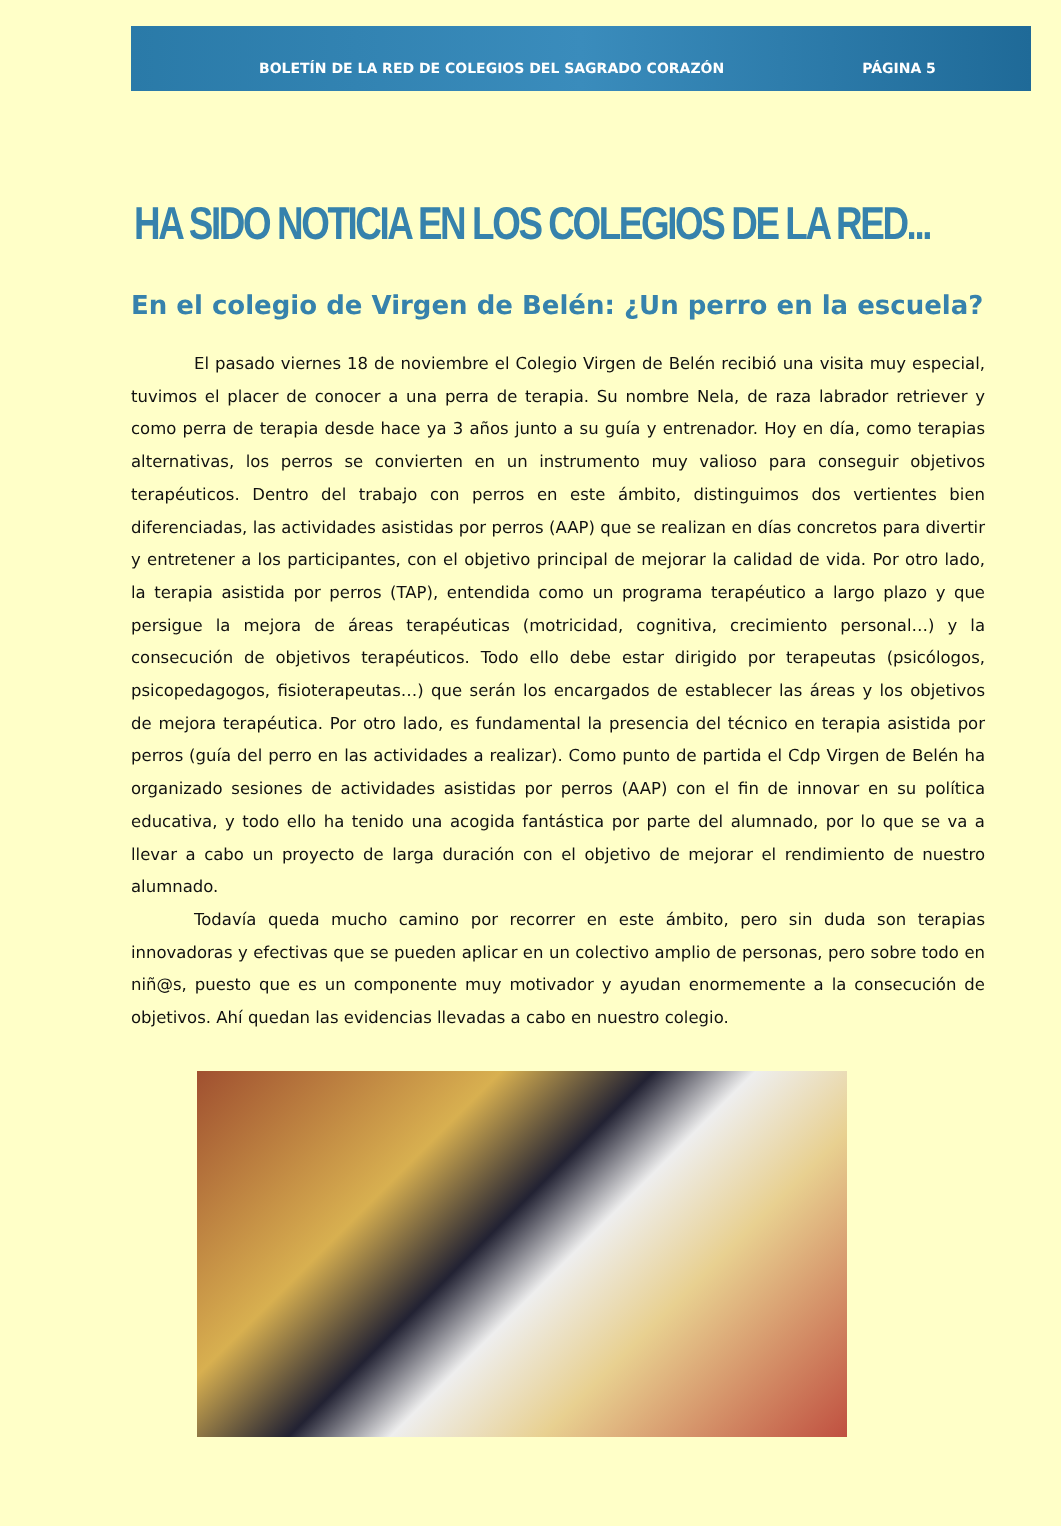BOLETÍN DE LA RED DE COLEGIOS DEL SAGRADO CORAZÓN PÁGINA 5
HA SIDO NOTICIA EN LOS COLEGIOS DE LA RED...
En el colegio de Virgen de Belén: ¿Un perro en la escuela?
El pasado viernes 18 de noviembre el Colegio Virgen de Belén recibió una visita muy especial, tuvimos el placer de conocer a una perra de terapia. Su nombre Nela, de raza labrador retriever y como perra de terapia desde hace ya 3 años junto a su guía y entrenador. Hoy en día, como terapias alternativas, los perros se convierten en un instrumento muy valioso para conseguir objetivos terapéuticos. Dentro del trabajo con perros en este ámbito, distinguimos dos vertientes bien diferenciadas, las actividades asistidas por perros (AAP) que se realizan en días concretos para divertir y entretener a los participantes, con el objetivo principal de mejorar la calidad de vida. Por otro lado, la terapia asistida por perros (TAP), entendida como un programa terapéutico a largo plazo y que persigue la mejora de áreas terapéuticas (motricidad, cognitiva, crecimiento personal…) y la consecución de objetivos terapéuticos. Todo ello debe estar dirigido por terapeutas (psicólogos, psicopedagogos, fisioterapeutas…) que serán los encargados de establecer las áreas y los objetivos de mejora terapéutica. Por otro lado, es fundamental la presencia del técnico en terapia asistida por perros (guía del perro en las actividades a realizar). Como punto de partida el Cdp Virgen de Belén ha organizado sesiones de actividades asistidas por perros (AAP) con el fin de innovar en su política educativa, y todo ello ha tenido una acogida fantástica por parte del alumnado, por lo que se va a llevar a cabo un proyecto de larga duración con el objetivo de mejorar el rendimiento de nuestro alumnado.
Todavía queda mucho camino por recorrer en este ámbito, pero sin duda son terapias innovadoras y efectivas que se pueden aplicar en un colectivo amplio de personas, pero sobre todo en niñ@s, puesto que es un componente muy motivador y ayudan enormemente a la consecución de objetivos. Ahí quedan las evidencias llevadas a cabo en nuestro colegio.